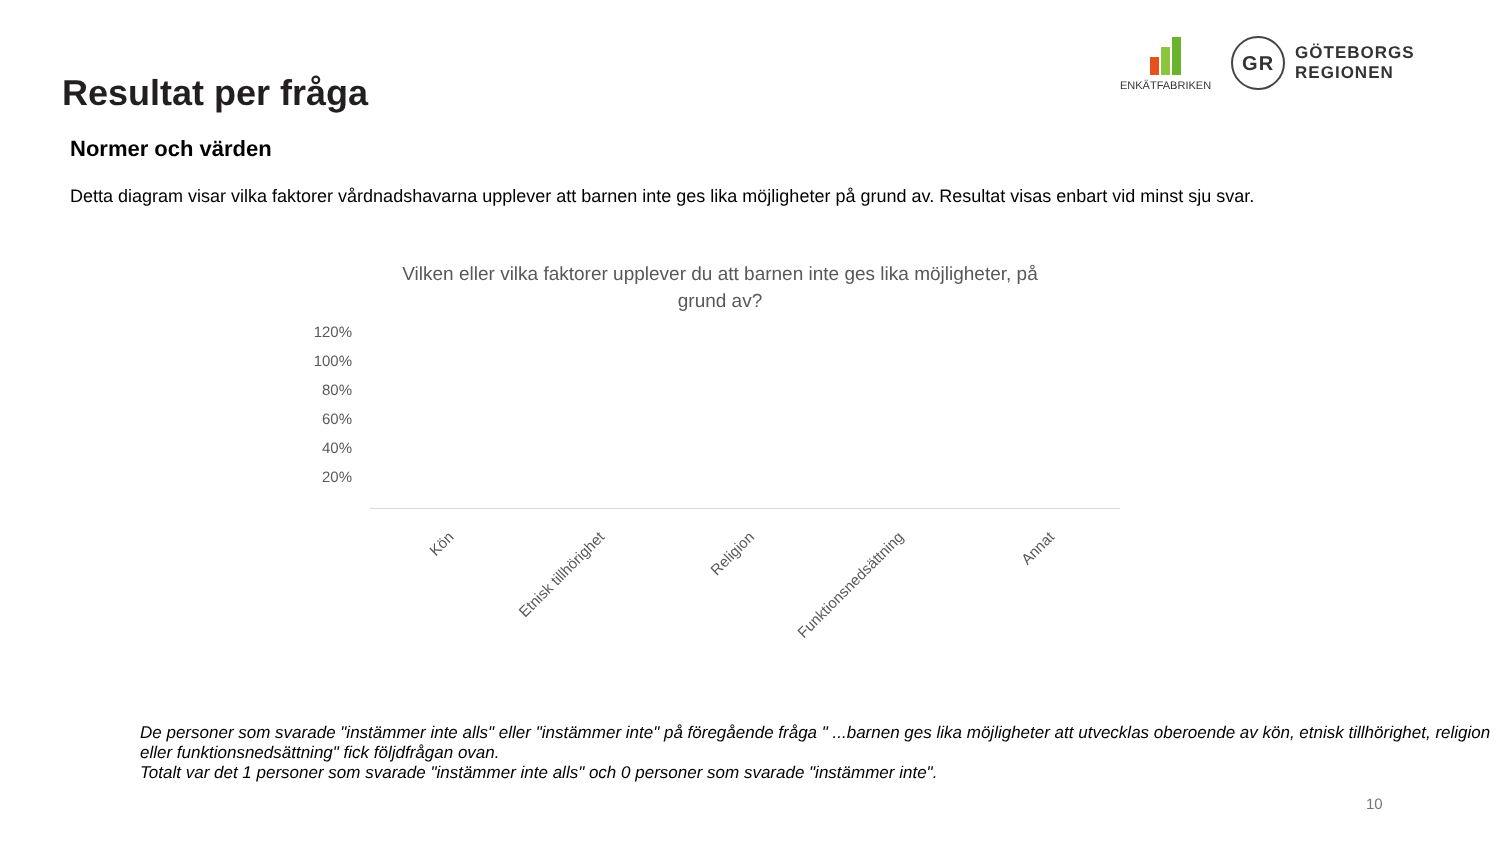Resultat per fråga
ENKÄTFABRIKEN
GR
GÖTEBORGS
REGIONEN
Normer och värden
Detta diagram visar vilka faktorer vårdnadshavarna upplever att barnen inte ges lika möjligheter på grund av. Resultat visas enbart vid minst sju svar.
Vilken eller vilka faktorer upplever du att barnen inte ges lika möjligheter, på grund av?
120%
100%
80%
60%
40%
20%
Kön Etnisk tillhörighet Religion Funktionsnedsättning Annat
De personer som svarade "instämmer inte alls" eller "instämmer inte" på föregående fråga " ...barnen ges lika möjligheter att utvecklas oberoende av kön, etnisk tillhörighet, religion eller funktionsnedsättning" fick följdfrågan ovan.
Totalt var det 1 personer som svarade "instämmer inte alls" och 0 personer som svarade "instämmer inte".
10